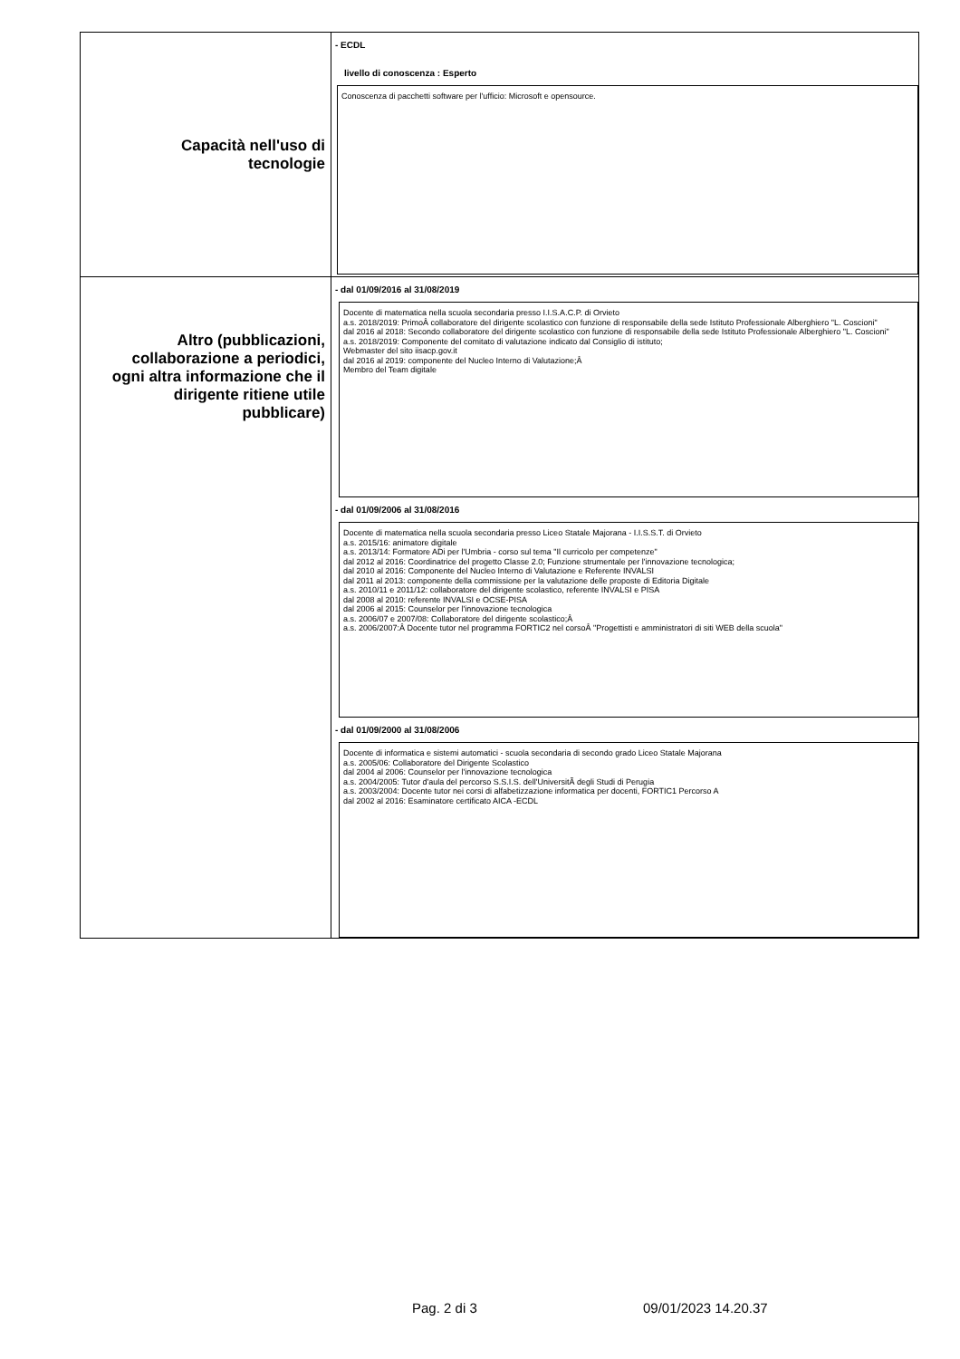| Capacità nell'uso di tecnologie | - ECDL livello di conoscenza : Esperto Conoscenza di pacchetti software per l'ufficio: Microsoft e opensource. |
| Altro (pubblicazioni, collaborazione a periodici, ogni altra informazione che il dirigente ritiene utile pubblicare) | - dal 01/09/2016 al 31/08/2019 Docente di matematica nella scuola secondaria presso I.I.S.A.C.P. di Orvieto a.s. 2018/2019: PrimoÂ collaboratore del dirigente scolastico con funzione di responsabile della sede Istituto Professionale Alberghiero "L. Coscioni" dal 2016 al 2018: Secondo collaboratore del dirigente scolastico con funzione di responsabile della sede Istituto Professionale Alberghiero "L. Coscioni" a.s. 2018/2019: Componente del comitato di valutazione indicato dal Consiglio di istituto; Webmaster del sito iisacp.gov.it dal 2016 al 2019: componente del Nucleo Interno di Valutazione;Â Membro del Team digitale - dal 01/09/2006 al 31/08/2016 Docente di matematica nella scuola secondaria presso Liceo Statale Majorana - I.I.S.S.T. di Orvieto a.s. 2015/16: animatore digitale a.s. 2013/14: Formatore ADi per l'Umbria - corso sul tema "Il curricolo per competenze" dal 2012 al 2016: Coordinatrice del progetto Classe 2.0; Funzione strumentale per l'innovazione tecnologica; dal 2010 al 2016: Componente del Nucleo Interno di Valutazione e Referente INVALSI dal 2011 al 2013: componente della commissione per la valutazione delle proposte di Editoria Digitale a.s. 2010/11 e 2011/12: collaboratore del dirigente scolastico, referente INVALSI e PISA dal 2008 al 2010: referente INVALSI e OCSE-PISA dal 2006 al 2015: Counselor per l'innovazione tecnologica a.s. 2006/07 e 2007/08: Collaboratore del dirigente scolastico;Â a.s. 2006/2007:Â Docente tutor nel programma FORTIC2 nel corsoÂ "Progettisti e amministratori di siti WEB della scuola" - dal 01/09/2000 al 31/08/2006 Docente di informatica e sistemi automatici - scuola secondaria di secondo grado Liceo Statale Majorana a.s. 2005/06: Collaboratore del Dirigente Scolastico dal 2004 al 2006: Counselor per l'innovazione tecnologica a.s. 2004/2005: Tutor d'aula del percorso S.S.I.S. dell'UniversitÃ degli Studi di Perugia a.s. 2003/2004: Docente tutor nei corsi di alfabetizzazione informatica per docenti, FORTIC1 Percorso A dal 2002 al 2016: Esaminatore certificato AICA -ECDL |
Pag. 2 di 3 09/01/2023 14.20.37